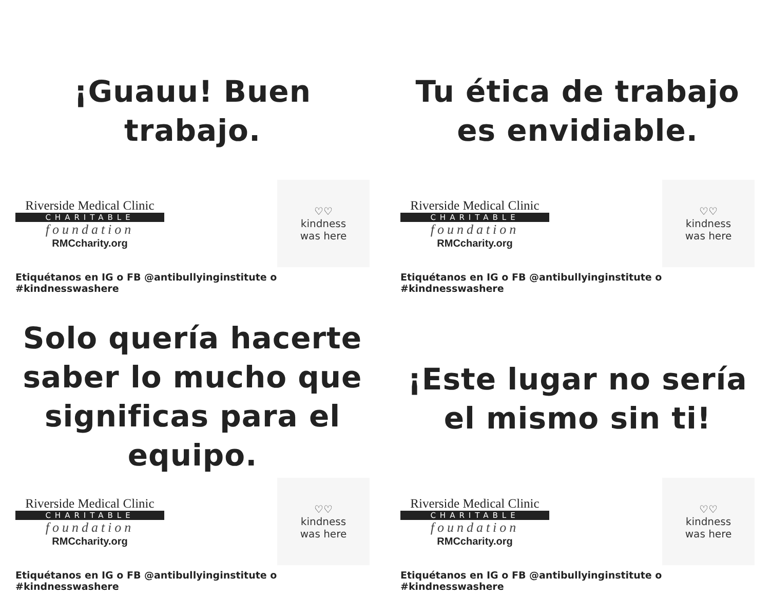¡Guauu! Buen
trabajo.
Riverside Medical Clinic
CHARITABLE
foundation
RMCcharity.org
♡♡
kindness
was here
Etiquétanos en IG o FB @antibullyinginstitute o #kindnesswashere
Tu ética de trabajo
es envidiable.
Riverside Medical Clinic
CHARITABLE
foundation
RMCcharity.org
♡♡
kindness
was here
Etiquétanos en IG o FB @antibullyinginstitute o #kindnesswashere
Solo quería hacerte
saber lo mucho que
significas para el
equipo.
Riverside Medical Clinic
CHARITABLE
foundation
RMCcharity.org
♡♡
kindness
was here
Etiquétanos en IG o FB @antibullyinginstitute o #kindnesswashere
¡Este lugar no sería
el mismo sin ti!
Riverside Medical Clinic
CHARITABLE
foundation
RMCcharity.org
♡♡
kindness
was here
Etiquétanos en IG o FB @antibullyinginstitute o #kindnesswashere